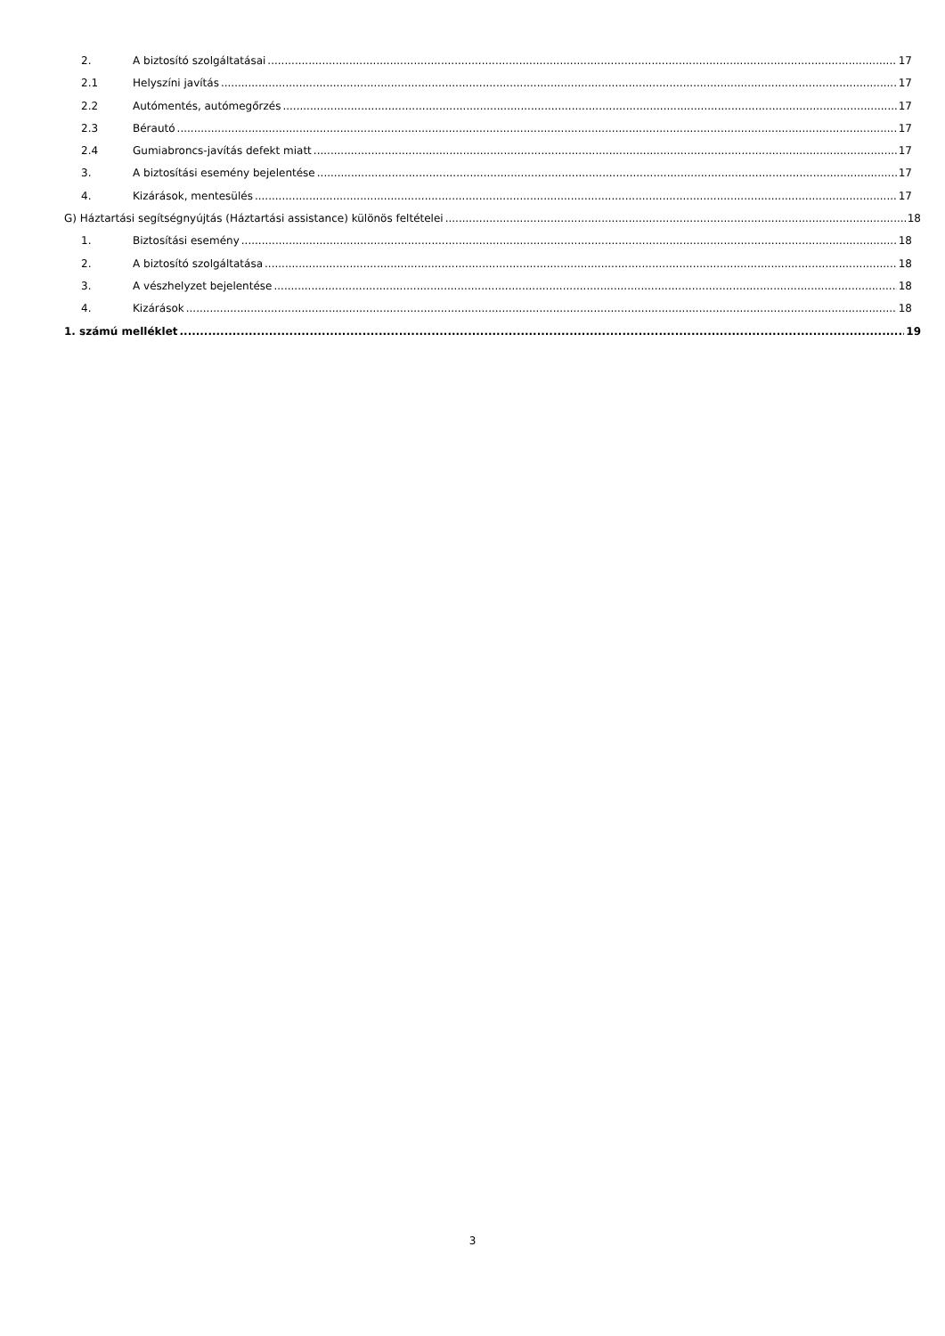2. A biztosító szolgáltatásai 17
2.1 Helyszíni javítás 17
2.2 Autómentés, autómegőrzés 17
2.3 Bérautó 17
2.4 Gumiabroncs-javítás defekt miatt 17
3. A biztosítási esemény bejelentése 17
4. Kizárások, mentesülés 17
G) Háztartási segítségnyújtás (Háztartási assistance) különös feltételei 18
1. Biztosítási esemény 18
2. A biztosító szolgáltatása 18
3. A vészhelyzet bejelentése 18
4. Kizárások 18
1. számú melléklet 19
3